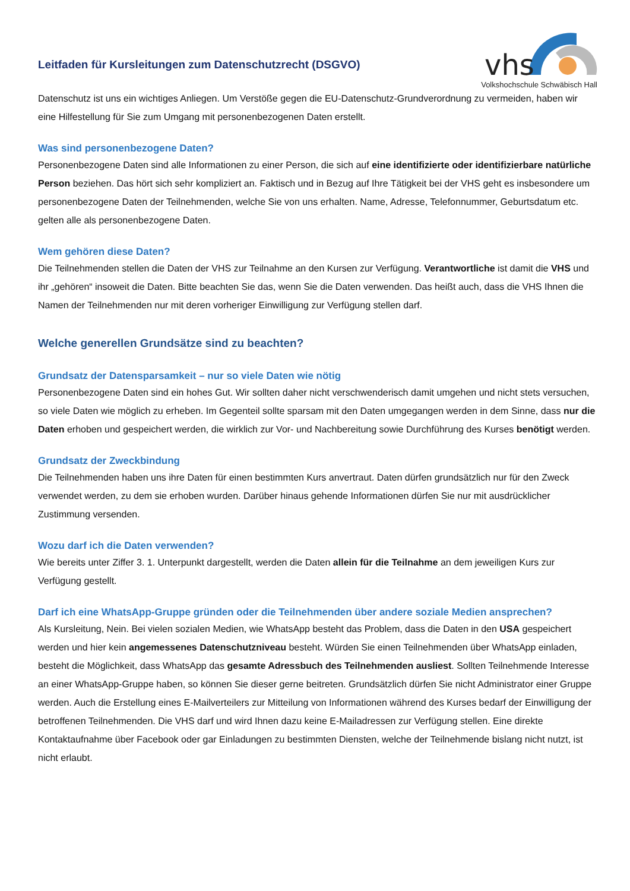Leitfaden für Kursleitungen zum Datenschutzrecht (DSGVO)
vhs
Volkshochschule Schwäbisch Hall
Datenschutz ist uns ein wichtiges Anliegen. Um Verstöße gegen die EU-Datenschutz-Grundverordnung zu vermeiden, haben wir eine Hilfestellung für Sie zum Umgang mit personenbezogenen Daten erstellt.
Was sind personenbezogene Daten?
Personenbezogene Daten sind alle Informationen zu einer Person, die sich auf eine identifizierte oder identifizierbare natürliche Person beziehen. Das hört sich sehr kompliziert an. Faktisch und in Bezug auf Ihre Tätigkeit bei der VHS geht es insbesondere um personenbezogene Daten der Teilnehmenden, welche Sie von uns erhalten. Name, Adresse, Telefonnummer, Geburtsdatum etc. gelten alle als personenbezogene Daten.
Wem gehören diese Daten?
Die Teilnehmenden stellen die Daten der VHS zur Teilnahme an den Kursen zur Verfügung. Verantwortliche ist damit die VHS und ihr „gehören“ insoweit die Daten. Bitte beachten Sie das, wenn Sie die Daten verwenden. Das heißt auch, dass die VHS Ihnen die Namen der Teilnehmenden nur mit deren vorheriger Einwilligung zur Verfügung stellen darf.
Welche generellen Grundsätze sind zu beachten?
Grundsatz der Datensparsamkeit – nur so viele Daten wie nötig
Personenbezogene Daten sind ein hohes Gut. Wir sollten daher nicht verschwenderisch damit umgehen und nicht stets versuchen, so viele Daten wie möglich zu erheben. Im Gegenteil sollte sparsam mit den Daten umgegangen werden in dem Sinne, dass nur die Daten erhoben und gespeichert werden, die wirklich zur Vor- und Nachbereitung sowie Durchführung des Kurses benötigt werden.
Grundsatz der Zweckbindung
Die Teilnehmenden haben uns ihre Daten für einen bestimmten Kurs anvertraut. Daten dürfen grundsätzlich nur für den Zweck verwendet werden, zu dem sie erhoben wurden. Darüber hinaus gehende Informationen dürfen Sie nur mit ausdrücklicher Zustimmung versenden.
Wozu darf ich die Daten verwenden?
Wie bereits unter Ziffer 3. 1. Unterpunkt dargestellt, werden die Daten allein für die Teilnahme an dem jeweiligen Kurs zur Verfügung gestellt.
Darf ich eine WhatsApp-Gruppe gründen oder die Teilnehmenden über andere soziale Medien ansprechen?
Als Kursleitung, Nein. Bei vielen sozialen Medien, wie WhatsApp besteht das Problem, dass die Daten in den USA gespeichert werden und hier kein angemessenes Datenschutzniveau besteht. Würden Sie einen Teilnehmenden über WhatsApp einladen, besteht die Möglichkeit, dass WhatsApp das gesamte Adressbuch des Teilnehmenden ausliest. Sollten Teilnehmende Interesse an einer WhatsApp-Gruppe haben, so können Sie dieser gerne beitreten. Grundsätzlich dürfen Sie nicht Administrator einer Gruppe werden. Auch die Erstellung eines E-Mailverteilers zur Mitteilung von Informationen während des Kurses bedarf der Einwilligung der betroffenen Teilnehmenden. Die VHS darf und wird Ihnen dazu keine E-Mailadressen zur Verfügung stellen. Eine direkte Kontaktaufnahme über Facebook oder gar Einladungen zu bestimmten Diensten, welche der Teilnehmende bislang nicht nutzt, ist nicht erlaubt.